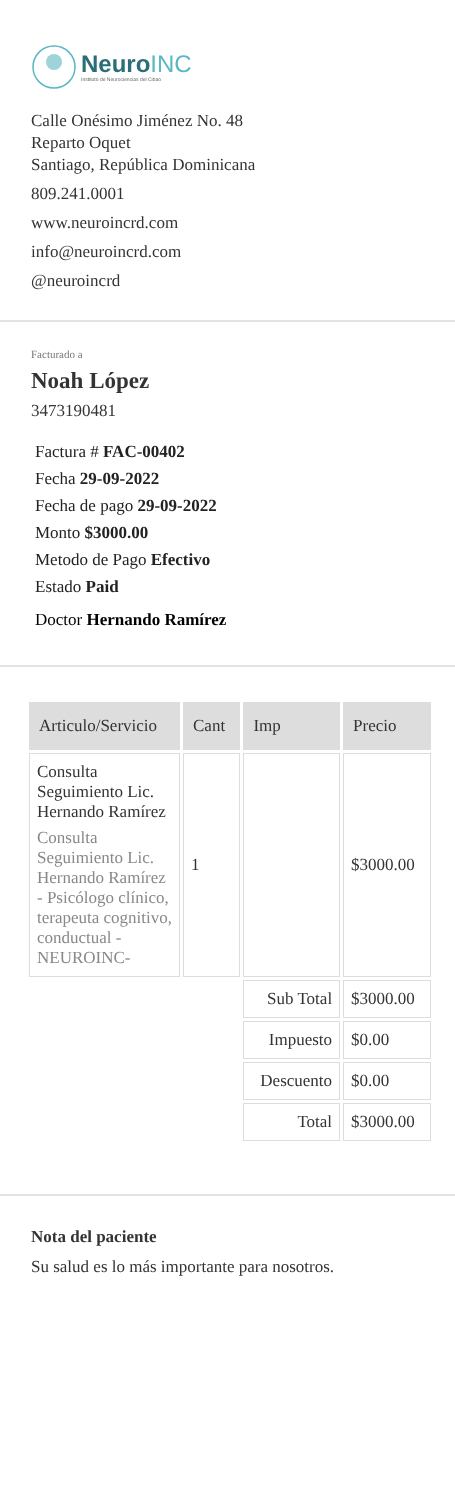NeuroINC
Instituto de Neurociencias del Cibao
Calle Onésimo Jiménez No. 48
Reparto Oquet
Santiago, República Dominicana
809.241.0001
www.neuroincrd.com
info@neuroincrd.com
@neuroincrd
Facturado a
Noah López
3473190481
Factura # FAC-00402
Fecha 29-09-2022
Fecha de pago 29-09-2022
Monto $3000.00
Metodo de Pago Efectivo
Estado Paid
Doctor Hernando Ramírez
| Articulo/Servicio | Cant | Imp | Precio |
| --- | --- | --- | --- |
| Consulta Seguimiento Lic. Hernando Ramírez Consulta Seguimiento Lic. Hernando Ramírez - Psicólogo clínico, terapeuta cognitivo, conductual - NEUROINC- | 1 | | $3000.00 |
| | | Sub Total | $3000.00 |
| | | Impuesto | $0.00 |
| | | Descuento | $0.00 |
| | | Total | $3000.00 |
Nota del paciente
Su salud es lo más importante para nosotros.